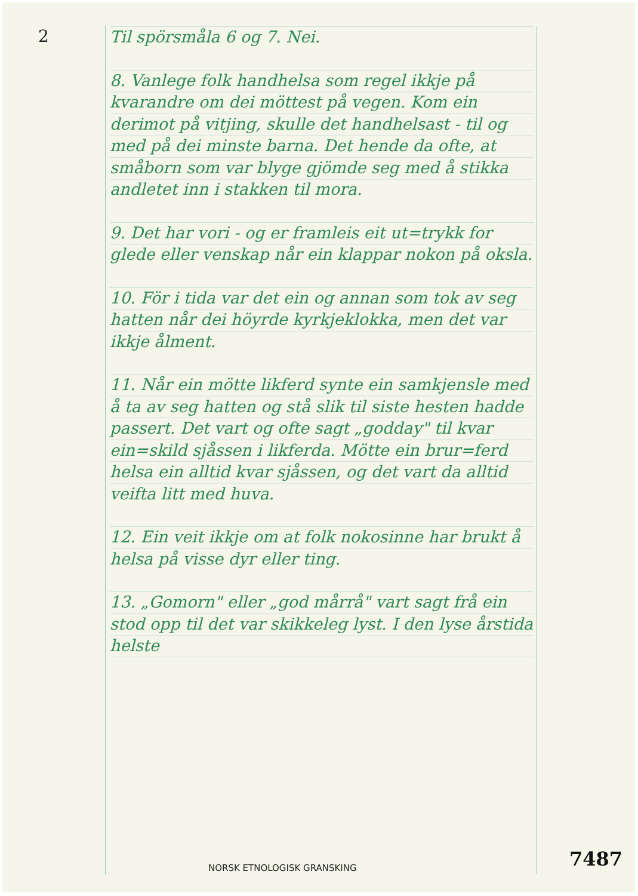2
Til spörsmåla 6 og 7. Nei.
8. Vanlege folk handhelsa som regel ikkje på kvarandre om dei möttest på vegen. Kom ein derimot på vitjing, skulle det handhelsast - til og med på dei minste barna. Det hende da ofte, at småborn som var blyge gjömde seg med å stikka andletet inn i stakken til mora.
9. Det har vori - og er framleis eit ut=trykk for glede eller venskap når ein klappar nokon på oksla.
10. För i tida var det ein og annan som tok av seg hatten når dei höyrde kyrkjeklokka, men det var ikkje ålment.
11. Når ein mötte likferd synte ein samkjensle med å ta av seg hatten og stå slik til siste hesten hadde passert. Det vart og ofte sagt „godday" til kvar ein=skild sjåssen i likferda. Mötte ein brur=ferd helsa ein alltid kvar sjåssen, og det vart da alltid veifta litt med huva.
12. Ein veit ikkje om at folk nokosinne har brukt å helsa på visse dyr eller ting.
13. „Gomorn" eller „god mårrå" vart sagt frå ein stod opp til det var skikkeleg lyst. I den lyse årstida helste
7487
NORSK ETNOLOGISK GRANSKING